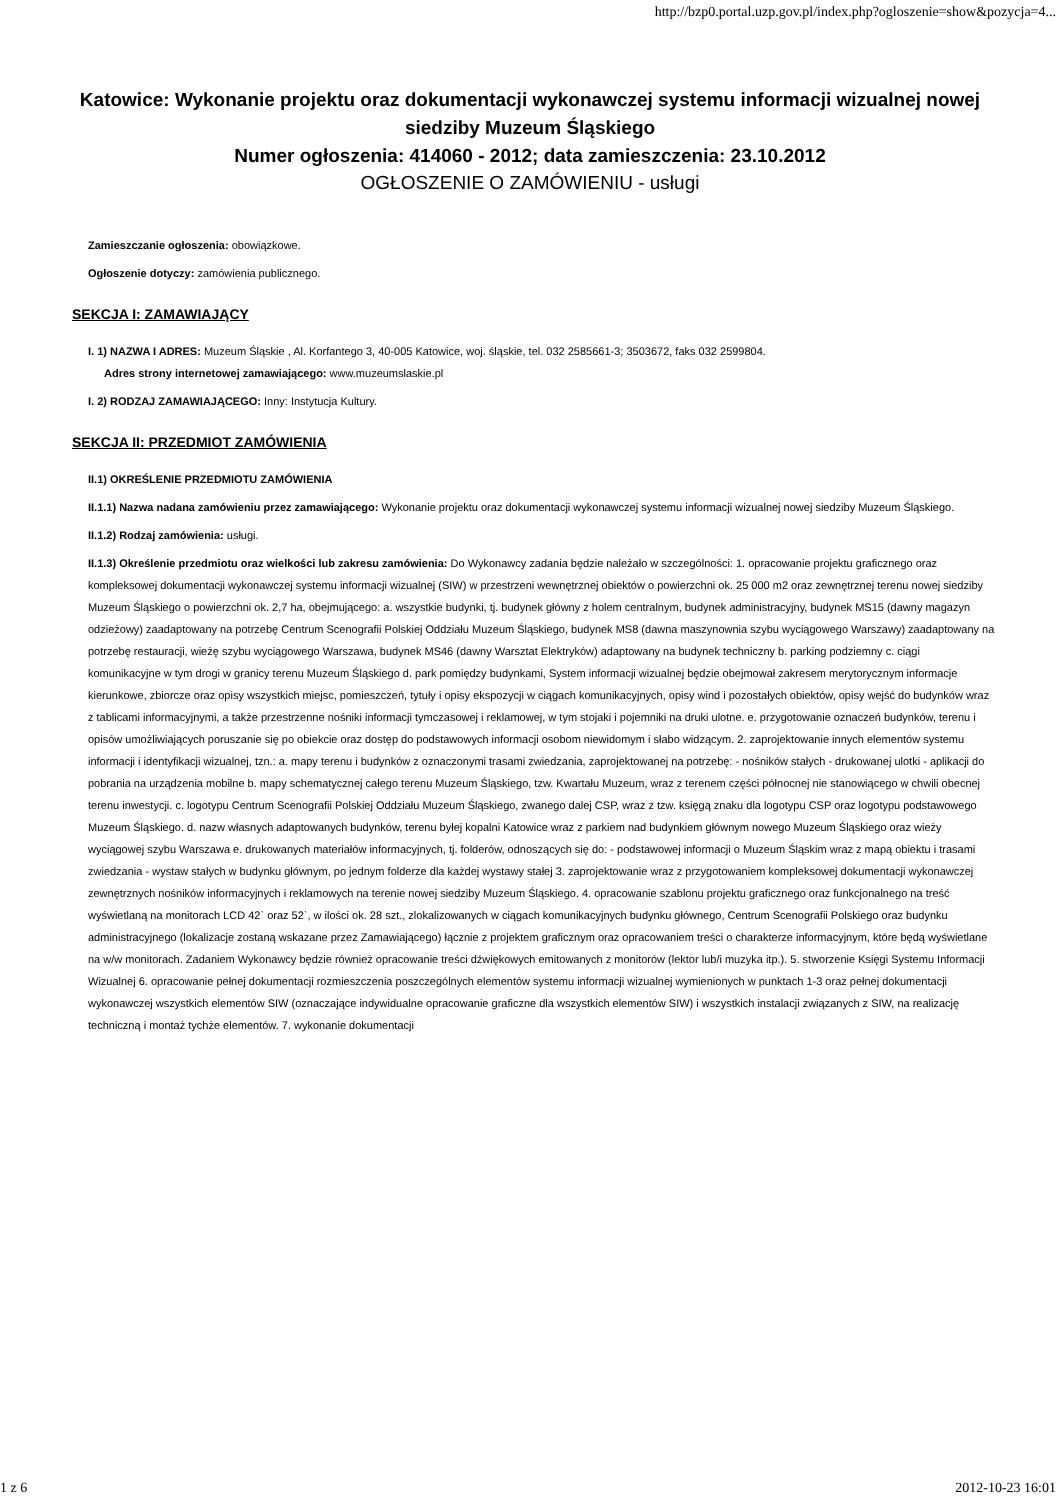http://bzp0.portal.uzp.gov.pl/index.php?ogloszenie=show&pozycja=4...
Katowice: Wykonanie projektu oraz dokumentacji wykonawczej systemu informacji wizualnej nowej siedziby Muzeum Śląskiego
Numer ogłoszenia: 414060 - 2012; data zamieszczenia: 23.10.2012
OGŁOSZENIE O ZAMÓWIENIU - usługi
Zamieszczanie ogłoszenia: obowiązkowe.
Ogłoszenie dotyczy: zamówienia publicznego.
SEKCJA I: ZAMAWIAJĄCY
I. 1) NAZWA I ADRES: Muzeum Śląskie , Al. Korfantego 3, 40-005 Katowice, woj. śląskie, tel. 032 2585661-3; 3503672, faks 032 2599804.
Adres strony internetowej zamawiającego: www.muzeumslaskie.pl
I. 2) RODZAJ ZAMAWIAJĄCEGO: Inny: Instytucja Kultury.
SEKCJA II: PRZEDMIOT ZAMÓWIENIA
II.1) OKREŚLENIE PRZEDMIOTU ZAMÓWIENIA
II.1.1) Nazwa nadana zamówieniu przez zamawiającego: Wykonanie projektu oraz dokumentacji wykonawczej systemu informacji wizualnej nowej siedziby Muzeum Śląskiego.
II.1.2) Rodzaj zamówienia: usługi.
II.1.3) Określenie przedmiotu oraz wielkości lub zakresu zamówienia: Do Wykonawcy zadania będzie należało w szczególności: 1. opracowanie projektu graficznego oraz kompleksowej dokumentacji wykonawczej systemu informacji wizualnej (SIW) w przestrzeni wewnętrznej obiektów o powierzchni ok. 25 000 m2 oraz zewnętrznej terenu nowej siedziby Muzeum Śląskiego o powierzchni ok. 2,7 ha, obejmującego: a. wszystkie budynki, tj. budynek główny z holem centralnym, budynek administracyjny, budynek MS15 (dawny magazyn odzieżowy) zaadaptowany na potrzebę Centrum Scenografii Polskiej Oddziału Muzeum Śląskiego, budynek MS8 (dawna maszynownia szybu wyciągowego Warszawy) zaadaptowany na potrzebę restauracji, wieżę szybu wyciągowego Warszawa, budynek MS46 (dawny Warsztat Elektryków) adaptowany na budynek techniczny b. parking podziemny c. ciągi komunikacyjne w tym drogi w granicy terenu Muzeum Śląskiego d. park pomiędzy budynkami, System informacji wizualnej będzie obejmował zakresem merytorycznym informacje kierunkowe, zbiorcze oraz opisy wszystkich miejsc, pomieszczeń, tytuły i opisy ekspozycji w ciągach komunikacyjnych, opisy wind i pozostałych obiektów, opisy wejść do budynków wraz z tablicami informacyjnymi, a także przestrzenne nośniki informacji tymczasowej i reklamowej, w tym stojaki i pojemniki na druki ulotne. e. przygotowanie oznaczeń budynków, terenu i opisów umożliwiających poruszanie się po obiekcie oraz dostęp do podstawowych informacji osobom niewidomym i słabo widzącym. 2. zaprojektowanie innych elementów systemu informacji i identyfikacji wizualnej, tzn.: a. mapy terenu i budynków z oznaczonymi trasami zwiedzania, zaprojektowanej na potrzebę: - nośników stałych - drukowanej ulotki - aplikacji do pobrania na urządzenia mobilne b. mapy schematycznej całego terenu Muzeum Śląskiego, tzw. Kwartału Muzeum, wraz z terenem części północnej nie stanowiącego w chwili obecnej terenu inwestycji. c. logotypu Centrum Scenografii Polskiej Oddziału Muzeum Śląskiego, zwanego dalej CSP, wraz z tzw. księgą znaku dla logotypu CSP oraz logotypu podstawowego Muzeum Śląskiego. d. nazw własnych adaptowanych budynków, terenu byłej kopalni Katowice wraz z parkiem nad budynkiem głównym nowego Muzeum Śląskiego oraz wieży wyciągowej szybu Warszawa e. drukowanych materiałów informacyjnych, tj. folderów, odnoszących się do: - podstawowej informacji o Muzeum Śląskim wraz z mapą obiektu i trasami zwiedzania - wystaw stałych w budynku głównym, po jednym folderze dla każdej wystawy stałej 3. zaprojektowanie wraz z przygotowaniem kompleksowej dokumentacji wykonawczej zewnętrznych nośników informacyjnych i reklamowych na terenie nowej siedziby Muzeum Śląskiego. 4. opracowanie szablonu projektu graficznego oraz funkcjonalnego na treść wyświetlaną na monitorach LCD 42` oraz 52`, w ilości ok. 28 szt., zlokalizowanych w ciągach komunikacyjnych budynku głównego, Centrum Scenografii Polskiego oraz budynku administracyjnego (lokalizacje zostaną wskazane przez Zamawiającego) łącznie z projektem graficznym oraz opracowaniem treści o charakterze informacyjnym, które będą wyświetlane na w/w monitorach. Zadaniem Wykonawcy będzie również opracowanie treści dźwiękowych emitowanych z monitorów (lektor lub/i muzyka itp.). 5. stworzenie Księgi Systemu Informacji Wizualnej 6. opracowanie pełnej dokumentacji rozmieszczenia poszczególnych elementów systemu informacji wizualnej wymienionych w punktach 1-3 oraz pełnej dokumentacji wykonawczej wszystkich elementów SIW (oznaczające indywidualne opracowanie graficzne dla wszystkich elementów SIW) i wszystkich instalacji związanych z SIW, na realizację techniczną i montaż tychże elementów. 7. wykonanie dokumentacji
1 z 6 2012-10-23 16:01